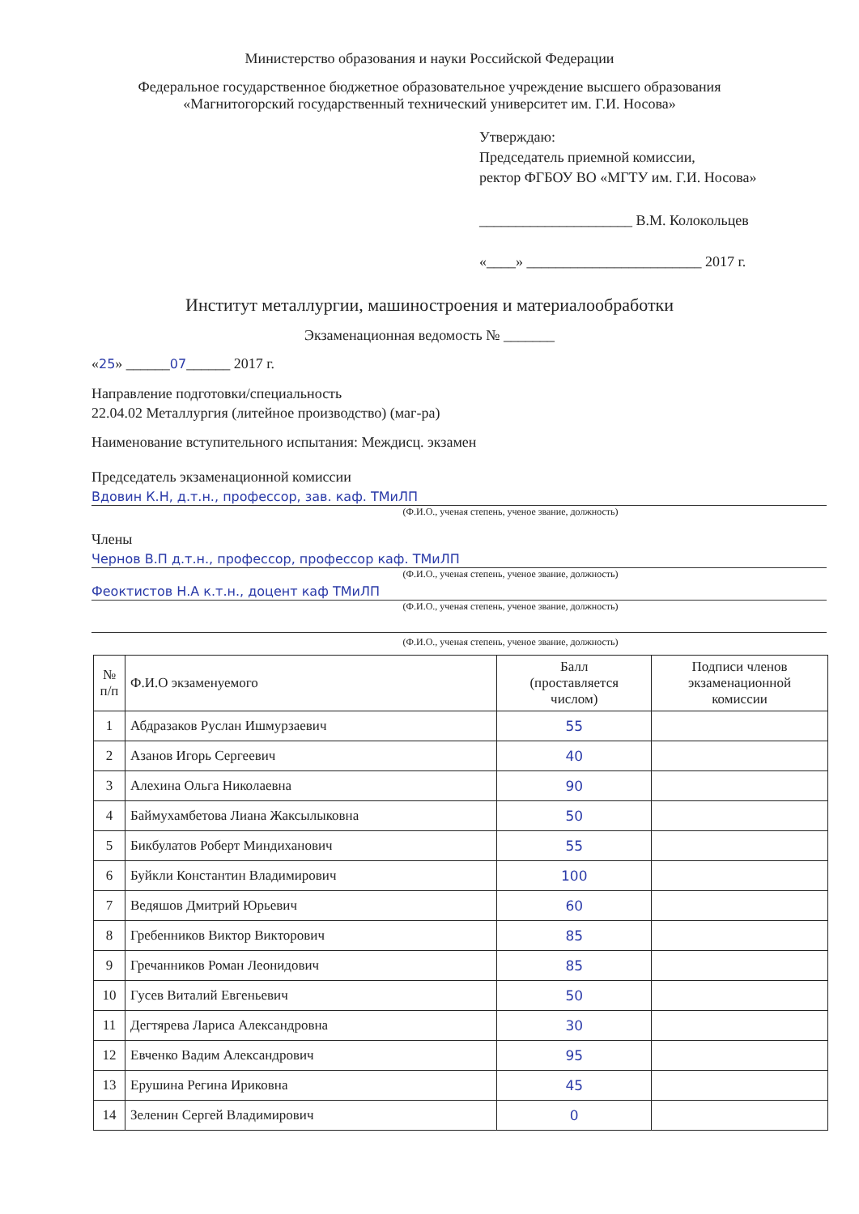Министерство образования и науки Российской Федерации
Федеральное государственное бюджетное образовательное учреждение высшего образования
«Магнитогорский государственный технический университет им. Г.И. Носова»
Утверждаю:
Председатель приемной комиссии,
ректор ФГБОУ ВО «МГТУ им. Г.И. Носова»
_____________________ В.М. Колокольцев
«____» ________________________ 2017 г.
Институт металлургии, машиностроения и материалообработки
Экзаменационная ведомость № _______
«25» ______07______ 2017 г.
Направление подготовки/специальность
22.04.02 Металлургия (литейное производство) (маг-ра)
Наименование вступительного испытания: Междисц. экзамен
Председатель экзаменационной комиссии
Вдовин К.Н, д.т.н., профессор, зав. каф. ТМиЛП
(Ф.И.О., ученая степень, ученое звание, должность)
Члены
Чернов В.П д.т.н., профессор, профессор каф. ТМиЛП
(Ф.И.О., ученая степень, ученое звание, должность)
Феоктистов Н.А к.т.н., доцент каф ТМиЛП
(Ф.И.О., ученая степень, ученое звание, должность)
(Ф.И.О., ученая степень, ученое звание, должность)
| № п/п | Ф.И.О экзаменуемого | Балл (проставляется числом) | Подписи членов экзаменационной комиссии |
| --- | --- | --- | --- |
| 1 | Абдразаков Руслан Ишмурзаевич | 55 | |
| 2 | Азанов Игорь Сергеевич | 40 | |
| 3 | Алехина Ольга Николаевна | 90 | |
| 4 | Баймухамбетова Лиана Жаксылыковна | 50 | |
| 5 | Бикбулатов Роберт Миндиханович | 55 | |
| 6 | Буйкли Константин Владимирович | 100 | |
| 7 | Ведяшов Дмитрий Юрьевич | 60 | |
| 8 | Гребенников Виктор Викторович | 85 | |
| 9 | Гречанников Роман Леонидович | 85 | |
| 10 | Гусев Виталий Евгеньевич | 50 | |
| 11 | Дегтярева Лариса Александровна | 30 | |
| 12 | Евченко Вадим Александрович | 95 | |
| 13 | Ерушина Регина Ириковна | 45 | |
| 14 | Зеленин Сергей Владимирович | 0 | |